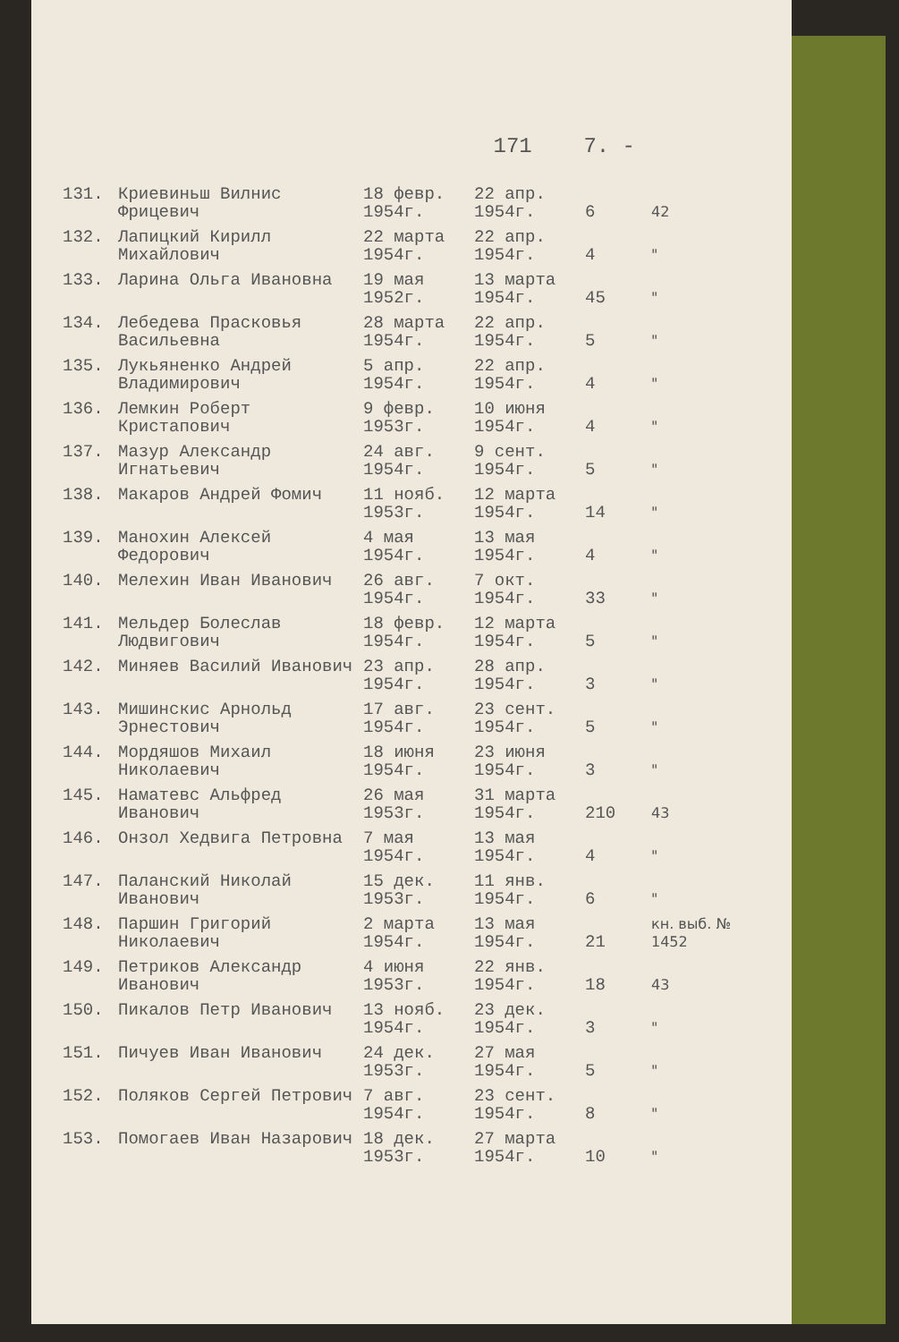171 7. -
| 131. | Криевиньш Вилнис Фрицевич | 18 февр. 1954г. | 22 апр. 1954г. | 6 | 42 |
| 132. | Лапицкий Кирилл Михайлович | 22 марта 1954г. | 22 апр. 1954г. | 4 | " |
| 133. | Ларина Ольга Ивановна | 19 мая 1952г. | 13 марта 1954г. | 45 | " |
| 134. | Лебедева Прасковья Васильевна | 28 марта 1954г. | 22 апр. 1954г. | 5 | " |
| 135. | Лукьяненко Андрей Владимирович | 5 апр. 1954г. | 22 апр. 1954г. | 4 | " |
| 136. | Лемкин Роберт Кристапович | 9 февр. 1953г. | 10 июня 1954г. | 4 | " |
| 137. | Мазур Александр Игнатьевич | 24 авг. 1954г. | 9 сент. 1954г. | 5 | " |
| 138. | Макаров Андрей Фомич | 11 нояб. 1953г. | 12 марта 1954г. | 14 | " |
| 139. | Манохин Алексей Федорович | 4 мая 1954г. | 13 мая 1954г. | 4 | " |
| 140. | Мелехин Иван Иванович | 26 авг. 1954г. | 7 окт. 1954г. | 33 | " |
| 141. | Мельдер Болеслав Людвигович | 18 февр. 1954г. | 12 марта 1954г. | 5 | " |
| 142. | Миняев Василий Иванович | 23 апр. 1954г. | 28 апр. 1954г. | 3 | " |
| 143. | Мишинскис Арнольд Эрнестович | 17 авг. 1954г. | 23 сент. 1954г. | 5 | " |
| 144. | Мордяшов Михаил Николаевич | 18 июня 1954г. | 23 июня 1954г. | 3 | " |
| 145. | Наматевс Альфред Иванович | 26 мая 1953г. | 31 марта 1954г. | 210 | 43 |
| 146. | Онзол Хедвига Петровна | 7 мая 1954г. | 13 мая 1954г. | 4 | " |
| 147. | Паланский Николай Иванович | 15 дек. 1953г. | 11 янв. 1954г. | 6 | " |
| 148. | Паршин Григорий Николаевич | 2 марта 1954г. | 13 мая 1954г. | 21 | кн. выб. № 1452 |
| 149. | Петриков Александр Иванович | 4 июня 1953г. | 22 янв. 1954г. | 18 | 43 |
| 150. | Пикалов Петр Иванович | 13 нояб. 1954г. | 23 дек. 1954г. | 3 | " |
| 151. | Пичуев Иван Иванович | 24 дек. 1953г. | 27 мая 1954г. | 5 | " |
| 152. | Поляков Сергей Петрович | 7 авг. 1954г. | 23 сент. 1954г. | 8 | " |
| 153. | Помогаев Иван Назарович | 18 дек. 1953г. | 27 марта 1954г. | 10 | " |